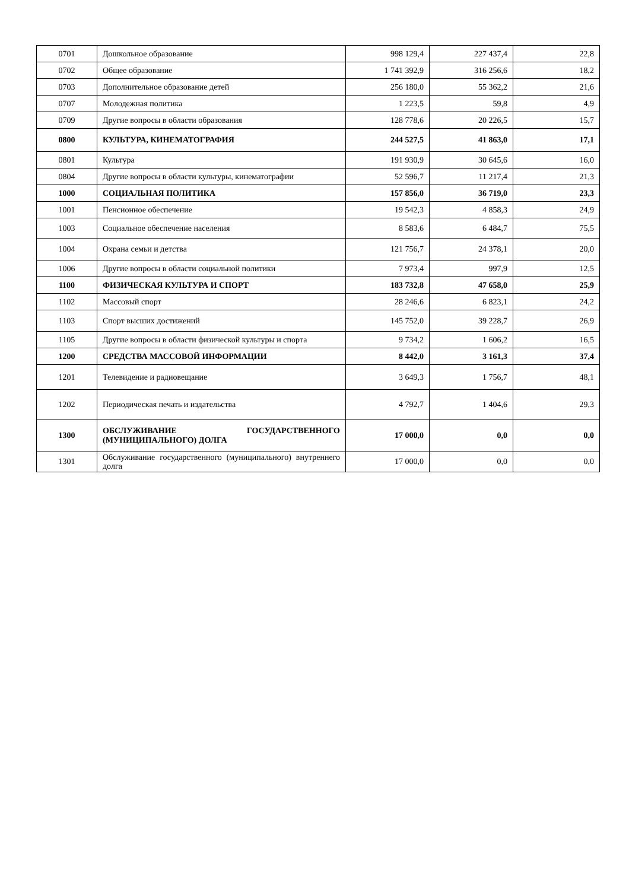| 0701 | Дошкольное образование | 998 129,4 | 227 437,4 | 22,8 |
| 0702 | Общее образование | 1 741 392,9 | 316 256,6 | 18,2 |
| 0703 | Дополнительное образование детей | 256 180,0 | 55 362,2 | 21,6 |
| 0707 | Молодежная политика | 1 223,5 | 59,8 | 4,9 |
| 0709 | Другие вопросы в области образования | 128 778,6 | 20 226,5 | 15,7 |
| 0800 | КУЛЬТУРА, КИНЕМАТОГРАФИЯ | 244 527,5 | 41 863,0 | 17,1 |
| 0801 | Культура | 191 930,9 | 30 645,6 | 16,0 |
| 0804 | Другие вопросы в области культуры, кинематографии | 52 596,7 | 11 217,4 | 21,3 |
| 1000 | СОЦИАЛЬНАЯ ПОЛИТИКА | 157 856,0 | 36 719,0 | 23,3 |
| 1001 | Пенсионное обеспечение | 19 542,3 | 4 858,3 | 24,9 |
| 1003 | Социальное обеспечение населения | 8 583,6 | 6 484,7 | 75,5 |
| 1004 | Охрана семьи и детства | 121 756,7 | 24 378,1 | 20,0 |
| 1006 | Другие вопросы в области социальной политики | 7 973,4 | 997,9 | 12,5 |
| 1100 | ФИЗИЧЕСКАЯ КУЛЬТУРА И СПОРТ | 183 732,8 | 47 658,0 | 25,9 |
| 1102 | Массовый спорт | 28 246,6 | 6 823,1 | 24,2 |
| 1103 | Спорт высших достижений | 145 752,0 | 39 228,7 | 26,9 |
| 1105 | Другие вопросы в области физической культуры и спорта | 9 734,2 | 1 606,2 | 16,5 |
| 1200 | СРЕДСТВА МАССОВОЙ ИНФОРМАЦИИ | 8 442,0 | 3 161,3 | 37,4 |
| 1201 | Телевидение и радиовещание | 3 649,3 | 1 756,7 | 48,1 |
| 1202 | Периодическая печать и издательства | 4 792,7 | 1 404,6 | 29,3 |
| 1300 | ОБСЛУЖИВАНИЕ ГОСУДАРСТВЕННОГО (МУНИЦИПАЛЬНОГО) ДОЛГА | 17 000,0 | 0,0 | 0,0 |
| 1301 | Обслуживание государственного (муниципального) внутреннего долга | 17 000,0 | 0,0 | 0,0 |